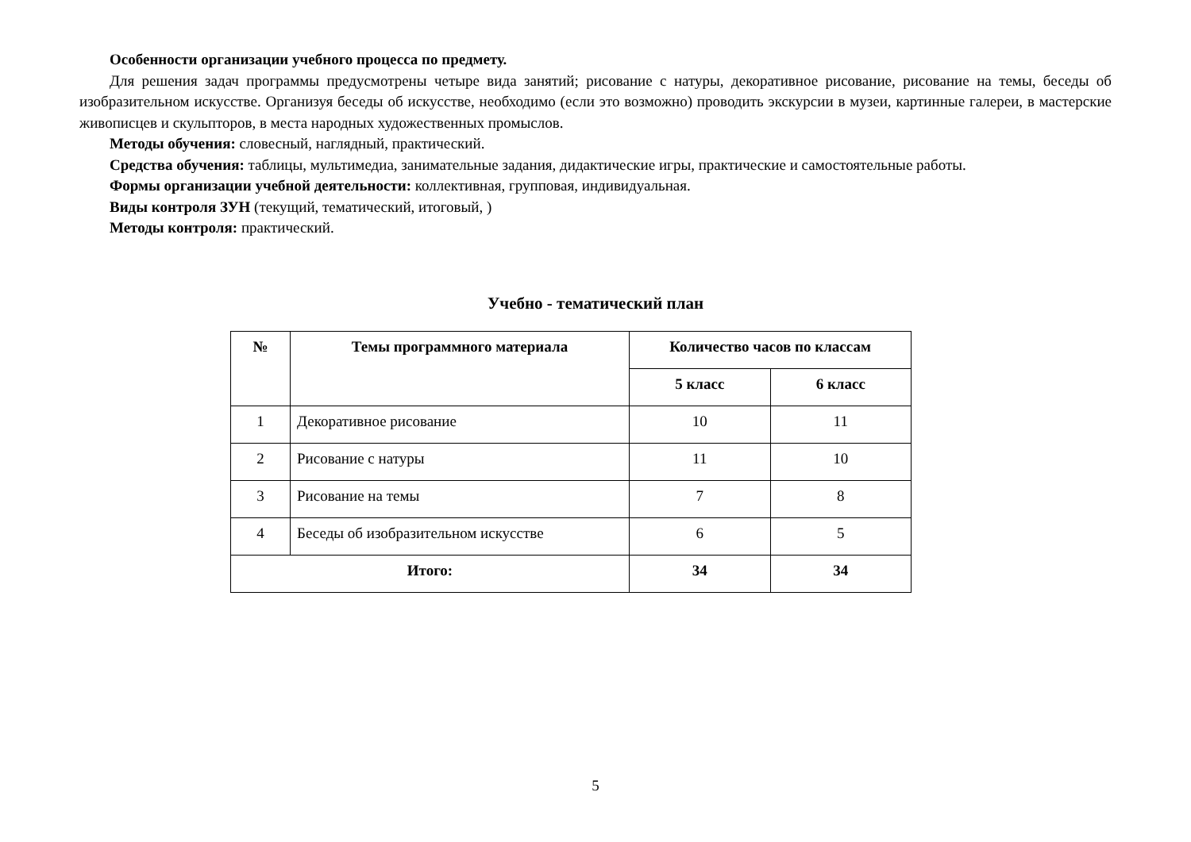Особенности организации учебного процесса по предмету.
Для решения задач программы предусмотрены четыре вида занятий; рисование с натуры, декоративное рисование, рисование на темы, беседы об изобразительном искусстве. Организуя беседы об искусстве, необходимо (если это возможно) проводить экскурсии в музеи, картинные галереи, в мастерские живописцев и скульпторов, в места народных художественных промыслов.
Методы обучения: словесный, наглядный, практический.
Средства обучения: таблицы, мультимедиа, занимательные задания, дидактические игры, практические и самостоятельные работы.
Формы организации учебной деятельности: коллективная, групповая, индивидуальная.
Виды контроля ЗУН (текущий, тематический, итоговый, )
Методы контроля: практический.
Учебно - тематический план
| № | Темы программного материала | Количество часов по классам | |
| --- | --- | --- | --- |
| | | 5 класс | 6 класс |
| 1 | Декоративное рисование | 10 | 11 |
| 2 | Рисование с натуры | 11 | 10 |
| 3 | Рисование на темы | 7 | 8 |
| 4 | Беседы об изобразительном искусстве | 6 | 5 |
| Итого: | | 34 | 34 |
5